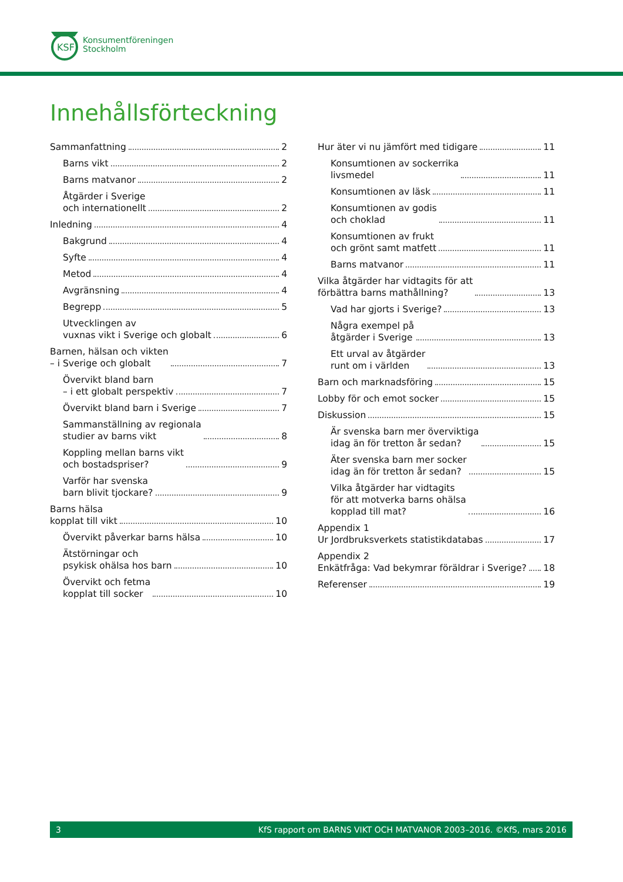KSF
Konsumentföreningen
Stockholm
Innehållsförteckning
Sammanfattning 2
Barns vikt 2
Barns matvanor 2
Åtgärder i Sverige
och internationellt 2
Inledning 4
Bakgrund 4
Syfte 4
Metod 4
Avgränsning 4
Begrepp 5
Utvecklingen av
vuxnas vikt i Sverige och globalt 6
Barnen, hälsan och vikten
– i Sverige och globalt 7
Övervikt bland barn
– i ett globalt perspektiv 7
Övervikt bland barn i Sverige 7
Sammanställning av regionala
studier av barns vikt 8
Koppling mellan barns vikt
och bostadspriser? 9
Varför har svenska
barn blivit tjockare? 9
Barns hälsa
kopplat till vikt 10
Övervikt påverkar barns hälsa 10
Ätstörningar och
psykisk ohälsa hos barn 10
Övervikt och fetma
kopplat till socker 10
Hur äter vi nu jämfört med tidigare 11
Konsumtionen av sockerrika
livsmedel 11
Konsumtionen av läsk 11
Konsumtionen av godis
och choklad 11
Konsumtionen av frukt
och grönt samt matfett 11
Barns matvanor 11
Vilka åtgärder har vidtagits för att
förbättra barns mathållning? 13
Vad har gjorts i Sverige? 13
Några exempel på
åtgärder i Sverige 13
Ett urval av åtgärder
runt om i världen 13
Barn och marknadsföring 15
Lobby för och emot socker 15
Diskussion 15
Är svenska barn mer överviktiga
idag än för tretton år sedan? 15
Äter svenska barn mer socker
idag än för tretton år sedan? 15
Vilka åtgärder har vidtagits
för att motverka barns ohälsa
kopplad till mat? 16
Appendix 1
Ur Jordbruksverkets statistikdatabas 17
Appendix 2
Enkätfråga: Vad bekymrar föräldrar i Sverige? 18
Referenser 19
3 KfS rapport om BARNS VIKT OCH MATVANOR 2003–2016. ©KfS, mars 2016